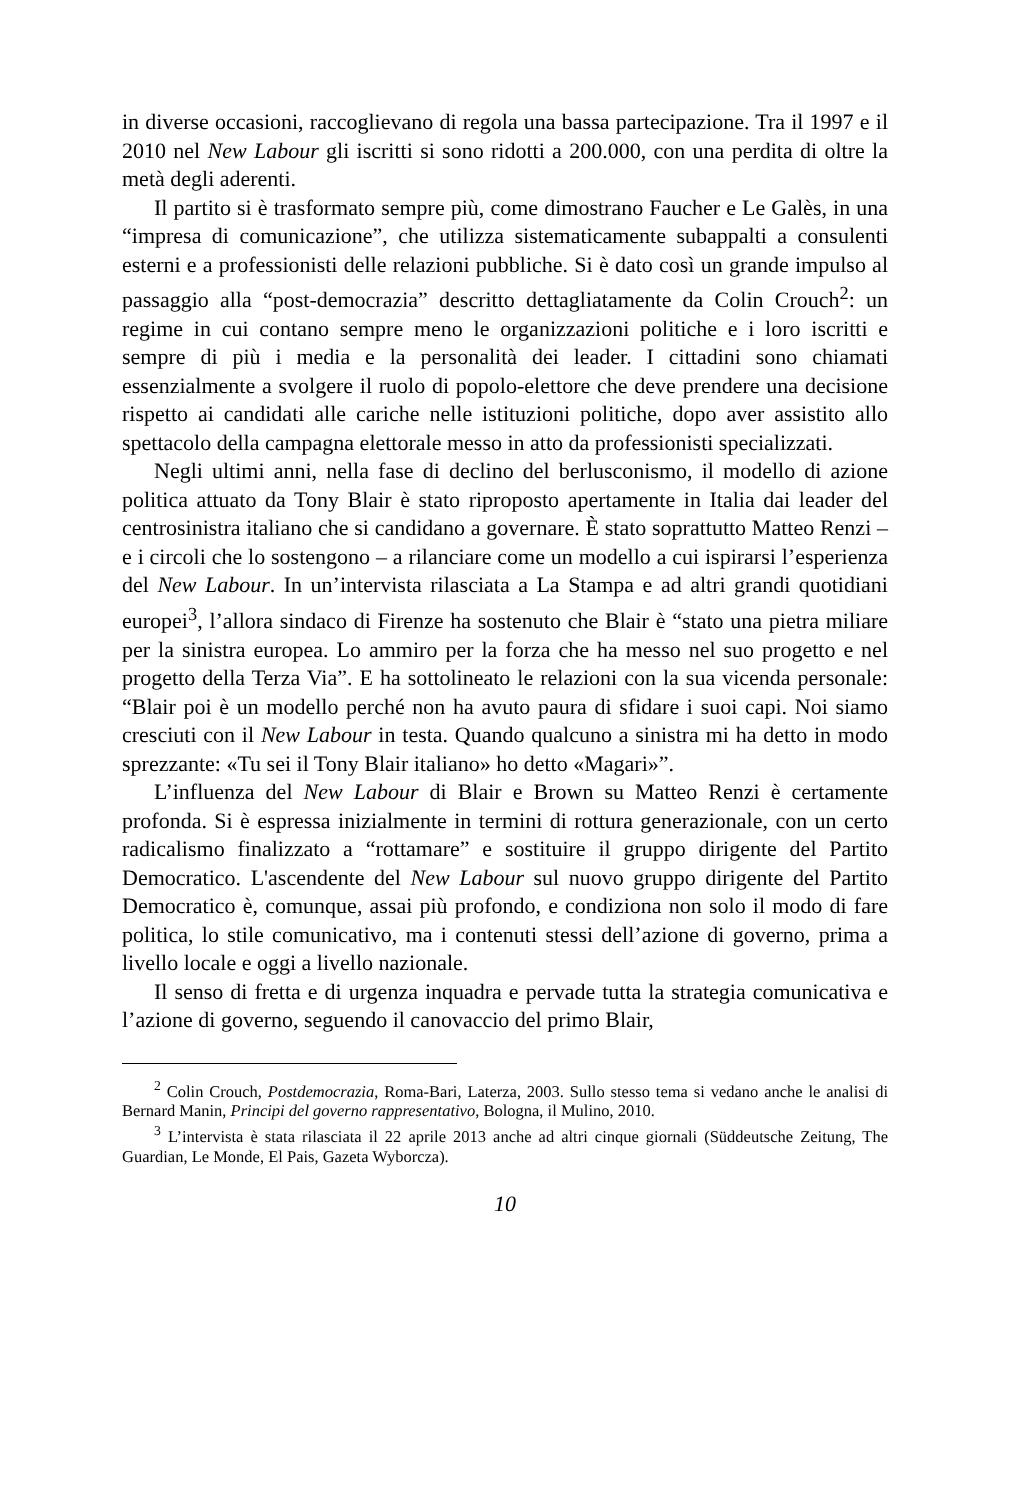in diverse occasioni, raccoglievano di regola una bassa partecipazione. Tra il 1997 e il 2010 nel New Labour gli iscritti si sono ridotti a 200.000, con una perdita di oltre la metà degli aderenti.
Il partito si è trasformato sempre più, come dimostrano Faucher e Le Galès, in una “impresa di comunicazione”, che utilizza sistematicamente subappalti a consulenti esterni e a professionisti delle relazioni pubbliche. Si è dato così un grande impulso al passaggio alla “post-democrazia” descritto dettagliatamente da Colin Crouch<sup>2</sup>: un regime in cui contano sempre meno le organizzazioni politiche e i loro iscritti e sempre di più i media e la personalità dei leader. I cittadini sono chiamati essenzialmente a svolgere il ruolo di popolo-elettore che deve prendere una decisione rispetto ai candidati alle cariche nelle istituzioni politiche, dopo aver assistito allo spettacolo della campagna elettorale messo in atto da professionisti specializzati.
Negli ultimi anni, nella fase di declino del berlusconismo, il modello di azione politica attuato da Tony Blair è stato riproposto apertamente in Italia dai leader del centrosinistra italiano che si candidano a governare. È stato soprattutto Matteo Renzi – e i circoli che lo sostengono – a rilanciare come un modello a cui ispirarsi l’esperienza del New Labour. In un’intervista rilasciata a La Stampa e ad altri grandi quotidiani europei<sup>3</sup>, l’allora sindaco di Firenze ha sostenuto che Blair è “stato una pietra miliare per la sinistra europea. Lo ammiro per la forza che ha messo nel suo progetto e nel progetto della Terza Via”. E ha sottolineato le relazioni con la sua vicenda personale: “Blair poi è un modello perché non ha avuto paura di sfidare i suoi capi. Noi siamo cresciuti con il New Labour in testa. Quando qualcuno a sinistra mi ha detto in modo sprezzante: «Tu sei il Tony Blair italiano» ho detto «Magari»”.
L’influenza del New Labour di Blair e Brown su Matteo Renzi è certamente profonda. Si è espressa inizialmente in termini di rottura generazionale, con un certo radicalismo finalizzato a “rottamare” e sostituire il gruppo dirigente del Partito Democratico. L'ascendente del New Labour sul nuovo gruppo dirigente del Partito Democratico è, comunque, assai più profondo, e condiziona non solo il modo di fare politica, lo stile comunicativo, ma i contenuti stessi dell’azione di governo, prima a livello locale e oggi a livello nazionale.
Il senso di fretta e di urgenza inquadra e pervade tutta la strategia comunicativa e l’azione di governo, seguendo il canovaccio del primo Blair,
<sup>2</sup> Colin Crouch, Postdemocrazia, Roma-Bari, Laterza, 2003. Sullo stesso tema si vedano anche le analisi di Bernard Manin, Principi del governo rappresentativo, Bologna, il Mulino, 2010.
<sup>3</sup> L’intervista è stata rilasciata il 22 aprile 2013 anche ad altri cinque giornali (Süddeutsche Zeitung, The Guardian, Le Monde, El Pais, Gazeta Wyborcza).
10